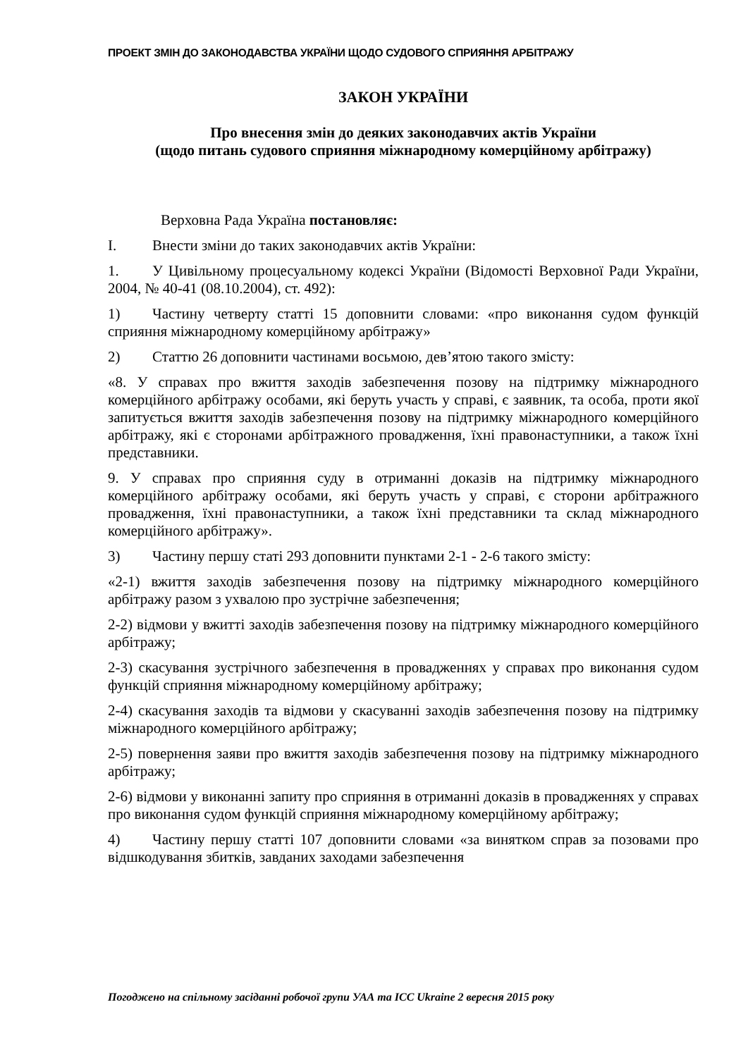ПРОЕКТ ЗМІН ДО ЗАКОНОДАВСТВА УКРАЇНИ ЩОДО СУДОВОГО СПРИЯННЯ АРБІТРАЖУ
ЗАКОН УКРАЇНИ
Про внесення змін до деяких законодавчих актів України
(щодо питань судового сприяння міжнародному комерційному арбітражу)
Верховна Рада Україна постановляє:
I. Внести зміни до таких законодавчих актів України:
1. У Цивільному процесуальному кодексі України (Відомості Верховної Ради України, 2004, № 40-41 (08.10.2004), ст. 492):
1) Частину четверту статті 15 доповнити словами: «про виконання судом функцій сприяння міжнародному комерційному арбітражу»
2) Статтю 26 доповнити частинами восьмою, дев’ятою такого змісту:
«8. У справах про вжиття заходів забезпечення позову на підтримку міжнародного комерційного арбітражу особами, які беруть участь у справі, є заявник, та особа, проти якої запитується вжиття заходів забезпечення позову на підтримку міжнародного комерційного арбітражу, які є сторонами арбітражного провадження, їхні правонаступники, а також їхні представники.
9. У справах про сприяння суду в отриманні доказів на підтримку міжнародного комерційного арбітражу особами, які беруть участь у справі, є сторони арбітражного провадження, їхні правонаступники, а також їхні представники та склад міжнародного комерційного арбітражу».
3) Частину першу статі 293 доповнити пунктами 2-1 - 2-6 такого змісту:
«2-1) вжиття заходів забезпечення позову на підтримку міжнародного комерційного арбітражу разом з ухвалою про зустрічне забезпечення;
2-2) відмови у вжитті заходів забезпечення позову на підтримку міжнародного комерційного арбітражу;
2-3) скасування зустрічного забезпечення в провадженнях у справах про виконання судом функцій сприяння міжнародному комерційному арбітражу;
2-4) скасування заходів та відмови у скасуванні заходів забезпечення позову на підтримку міжнародного комерційного арбітражу;
2-5) повернення заяви про вжиття заходів забезпечення позову на підтримку міжнародного арбітражу;
2-6) відмови у виконанні запиту про сприяння в отриманні доказів в провадженнях у справах про виконання судом функцій сприяння міжнародному комерційному арбітражу;
4) Частину першу статті 107 доповнити словами «за винятком справ за позовами про відшкодування збитків, завданих заходами забезпечення
Погоджено на спільному засіданні робочої групи УАА та ICC Ukraine 2 вересня 2015 року